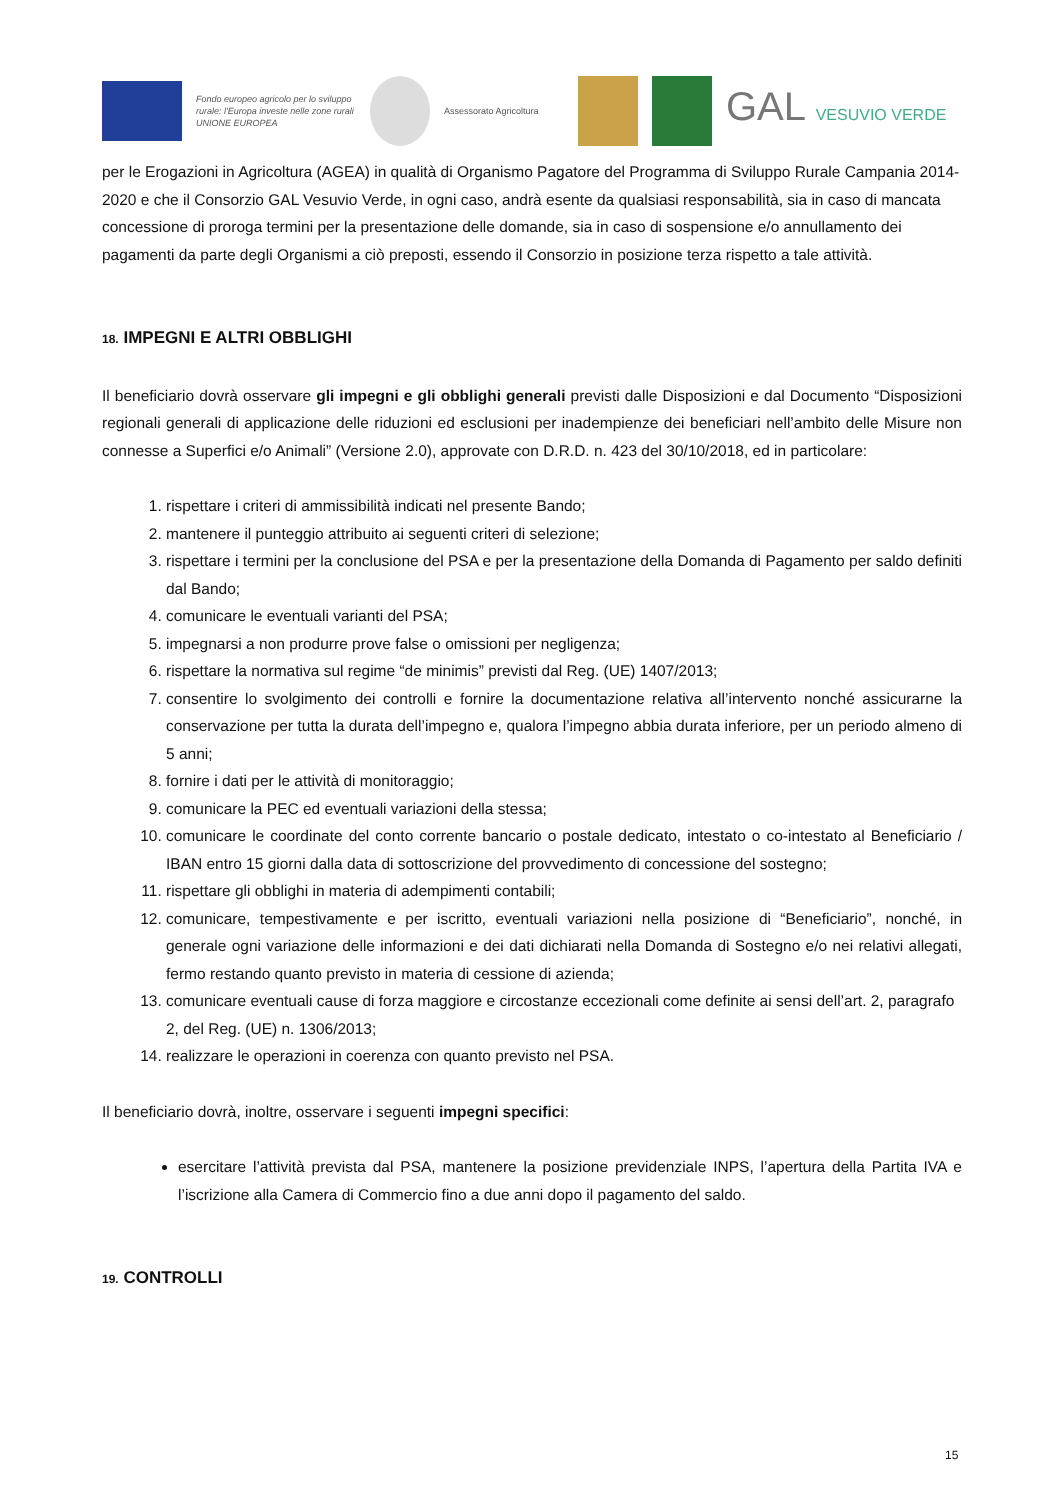Fondo europeo agricolo per lo sviluppo rurale: l'Europa investe nelle zone rurali
UNIONE EUROPEA
Assessorato Agricoltura
GAL VESUVIO VERDE
per le Erogazioni in Agricoltura (AGEA) in qualità di Organismo Pagatore del Programma di Sviluppo Rurale Campania 2014-2020 e che il Consorzio GAL Vesuvio Verde, in ogni caso, andrà esente da qualsiasi responsabilità, sia in caso di mancata concessione di proroga termini per la presentazione delle domande, sia in caso di sospensione e/o annullamento dei pagamenti da parte degli Organismi a ciò preposti, essendo il Consorzio in posizione terza rispetto a tale attività.
18. IMPEGNI E ALTRI OBBLIGHI
Il beneficiario dovrà osservare gli impegni e gli obblighi generali previsti dalle Disposizioni e dal Documento “Disposizioni regionali generali di applicazione delle riduzioni ed esclusioni per inadempienze dei beneficiari nell’ambito delle Misure non connesse a Superfici e/o Animali” (Versione 2.0), approvate con D.R.D. n. 423 del 30/10/2018, ed in particolare:
1. rispettare i criteri di ammissibilità indicati nel presente Bando;
2. mantenere il punteggio attribuito ai seguenti criteri di selezione;
3. rispettare i termini per la conclusione del PSA e per la presentazione della Domanda di Pagamento per saldo definiti dal Bando;
4. comunicare le eventuali varianti del PSA;
5. impegnarsi a non produrre prove false o omissioni per negligenza;
6. rispettare la normativa sul regime “de minimis” previsti dal Reg. (UE) 1407/2013;
7. consentire lo svolgimento dei controlli e fornire la documentazione relativa all’intervento nonché assicurarne la conservazione per tutta la durata dell’impegno e, qualora l’impegno abbia durata inferiore, per un periodo almeno di 5 anni;
8. fornire i dati per le attività di monitoraggio;
9. comunicare la PEC ed eventuali variazioni della stessa;
10. comunicare le coordinate del conto corrente bancario o postale dedicato, intestato o co-intestato al Beneficiario / IBAN entro 15 giorni dalla data di sottoscrizione del provvedimento di concessione del sostegno;
11. rispettare gli obblighi in materia di adempimenti contabili;
12. comunicare, tempestivamente e per iscritto, eventuali variazioni nella posizione di “Beneficiario”, nonché, in generale ogni variazione delle informazioni e dei dati dichiarati nella Domanda di Sostegno e/o nei relativi allegati, fermo restando quanto previsto in materia di cessione di azienda;
13. comunicare eventuali cause di forza maggiore e circostanze eccezionali come definite ai sensi dell’art. 2, paragrafo 2, del Reg. (UE) n. 1306/2013;
14. realizzare le operazioni in coerenza con quanto previsto nel PSA.
Il beneficiario dovrà, inoltre, osservare i seguenti impegni specifici:
esercitare l’attività prevista dal PSA, mantenere la posizione previdenziale INPS, l’apertura della Partita IVA e l’iscrizione alla Camera di Commercio fino a due anni dopo il pagamento del saldo.
19. CONTROLLI
15